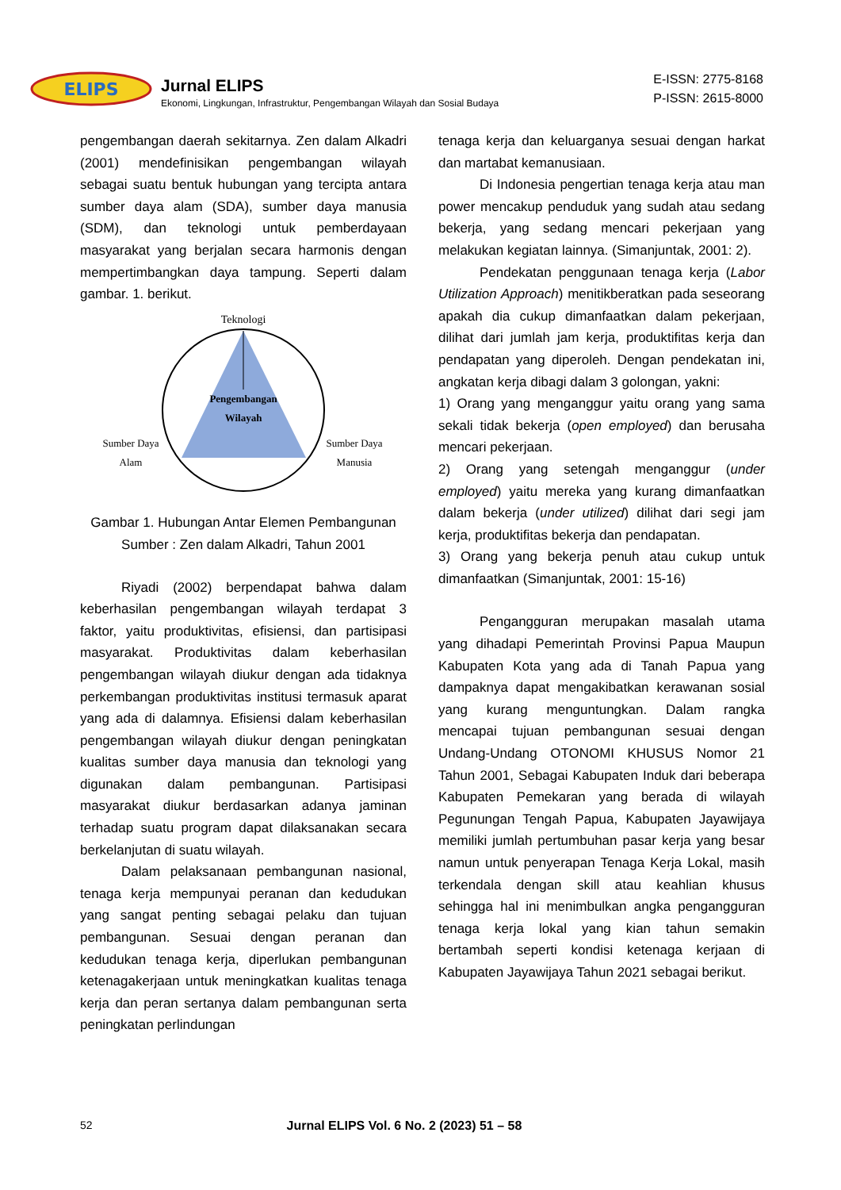ELIPS
Jurnal ELIPS
Ekonomi, Lingkungan, Infrastruktur, Pengembangan Wilayah dan Sosial Budaya
E-ISSN: 2775-8168
P-ISSN: 2615-8000
pengembangan daerah sekitarnya. Zen dalam Alkadri (2001) mendefinisikan pengembangan wilayah sebagai suatu bentuk hubungan yang tercipta antara sumber daya alam (SDA), sumber daya manusia (SDM), dan teknologi untuk pemberdayaan masyarakat yang berjalan secara harmonis dengan mempertimbangkan daya tampung. Seperti dalam gambar. 1. berikut.
Teknologi
Pengembangan
Wilayah
Sumber Daya
Alam
Sumber Daya
Manusia
Gambar 1. Hubungan Antar Elemen Pembangunan
Sumber : Zen dalam Alkadri, Tahun 2001
Riyadi (2002) berpendapat bahwa dalam keberhasilan pengembangan wilayah terdapat 3 faktor, yaitu produktivitas, efisiensi, dan partisipasi masyarakat. Produktivitas dalam keberhasilan pengembangan wilayah diukur dengan ada tidaknya perkembangan produktivitas institusi termasuk aparat yang ada di dalamnya. Efisiensi dalam keberhasilan pengembangan wilayah diukur dengan peningkatan kualitas sumber daya manusia dan teknologi yang digunakan dalam pembangunan. Partisipasi masyarakat diukur berdasarkan adanya jaminan terhadap suatu program dapat dilaksanakan secara berkelanjutan di suatu wilayah.
Dalam pelaksanaan pembangunan nasional, tenaga kerja mempunyai peranan dan kedudukan yang sangat penting sebagai pelaku dan tujuan pembangunan. Sesuai dengan peranan dan kedudukan tenaga kerja, diperlukan pembangunan ketenagakerjaan untuk meningkatkan kualitas tenaga kerja dan peran sertanya dalam pembangunan serta peningkatan perlindungan
tenaga kerja dan keluarganya sesuai dengan harkat dan martabat kemanusiaan.
Di Indonesia pengertian tenaga kerja atau man power mencakup penduduk yang sudah atau sedang bekerja, yang sedang mencari pekerjaan yang melakukan kegiatan lainnya. (Simanjuntak, 2001: 2).
Pendekatan penggunaan tenaga kerja (Labor Utilization Approach) menitikberatkan pada seseorang apakah dia cukup dimanfaatkan dalam pekerjaan, dilihat dari jumlah jam kerja, produktifitas kerja dan pendapatan yang diperoleh. Dengan pendekatan ini, angkatan kerja dibagi dalam 3 golongan, yakni:
1) Orang yang menganggur yaitu orang yang sama sekali tidak bekerja (open employed) dan berusaha mencari pekerjaan.
2) Orang yang setengah menganggur (under employed) yaitu mereka yang kurang dimanfaatkan dalam bekerja (under utilized) dilihat dari segi jam kerja, produktifitas bekerja dan pendapatan.
3) Orang yang bekerja penuh atau cukup untuk dimanfaatkan (Simanjuntak, 2001: 15-16)
Pengangguran merupakan masalah utama yang dihadapi Pemerintah Provinsi Papua Maupun Kabupaten Kota yang ada di Tanah Papua yang dampaknya dapat mengakibatkan kerawanan sosial yang kurang menguntungkan. Dalam rangka mencapai tujuan pembangunan sesuai dengan Undang-Undang OTONOMI KHUSUS Nomor 21 Tahun 2001, Sebagai Kabupaten Induk dari beberapa Kabupaten Pemekaran yang berada di wilayah Pegunungan Tengah Papua, Kabupaten Jayawijaya memiliki jumlah pertumbuhan pasar kerja yang besar namun untuk penyerapan Tenaga Kerja Lokal, masih terkendala dengan skill atau keahlian khusus sehingga hal ini menimbulkan angka pengangguran tenaga kerja lokal yang kian tahun semakin bertambah seperti kondisi ketenaga kerjaan di Kabupaten Jayawijaya Tahun 2021 sebagai berikut.
52 Jurnal ELIPS Vol. 6 No. 2 (2023) 51 – 58